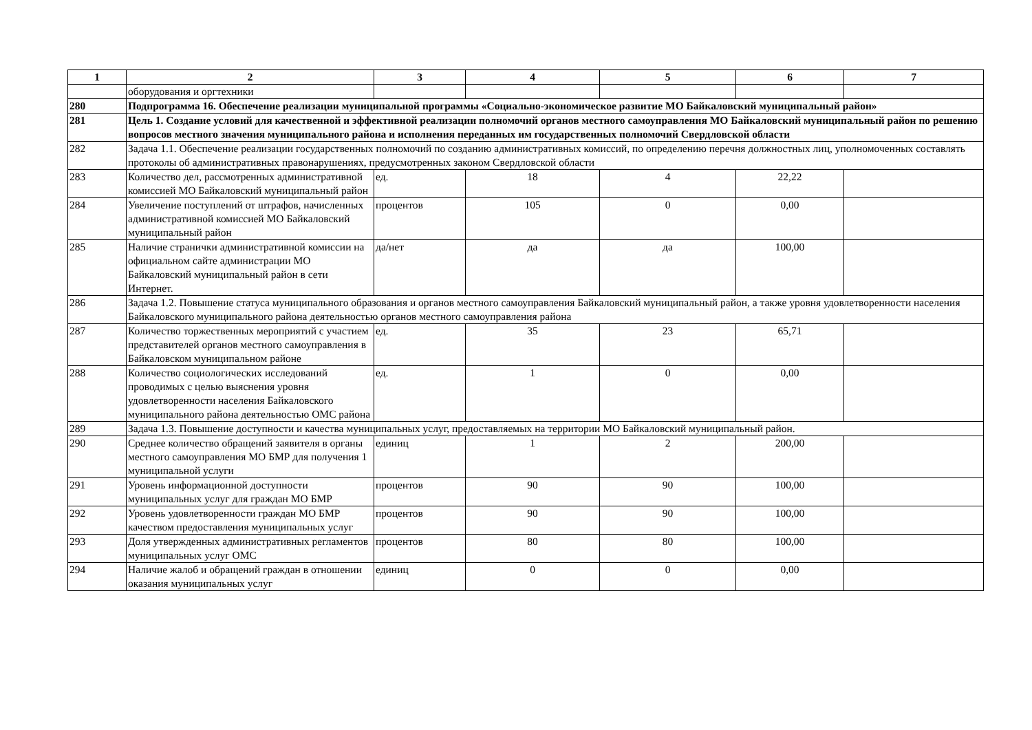| 1 | 2 | 3 | 4 | 5 | 6 | 7 |
| --- | --- | --- | --- | --- | --- | --- |
| | оборудования и оргтехники | | | | | |
| 280 | Подпрограмма 16. Обеспечение реализации муниципальной программы «Социально-экономическое развитие МО Байкаловский муниципальный район» | | | | | |
| 281 | Цель 1. Создание условий для качественной и эффективной реализации полномочий органов местного самоуправления МО Байкаловский муниципальный район по решению вопросов местного значения муниципального района и исполнения переданных им государственных полномочий Свердловской области | | | | | |
| 282 | Задача 1.1. Обеспечение реализации государственных полномочий по созданию административных комиссий, по определению перечня должностных лиц, уполномоченных составлять протоколы об административных правонарушениях, предусмотренных законом Свердловской области | | | | | |
| 283 | Количество дел, рассмотренных административной комиссией МО Байкаловский муниципальный район | ед. | 18 | 4 | 22,22 | |
| 284 | Увеличение поступлений от штрафов, начисленных административной комиссией МО Байкаловский муниципальный район | процентов | 105 | 0 | 0,00 | |
| 285 | Наличие странички административной комиссии на официальном сайте администрации МО Байкаловский муниципальный район в сети Интернет. | да/нет | да | да | 100,00 | |
| 286 | Задача 1.2. Повышение статуса муниципального образования и органов местного самоуправления Байкаловский муниципальный район, а также уровня удовлетворенности населения Байкаловского муниципального района деятельностью органов местного самоуправления района | | | | | |
| 287 | Количество торжественных мероприятий с участием представителей органов местного самоуправления в Байкаловском муниципальном районе | ед. | 35 | 23 | 65,71 | |
| 288 | Количество социологических исследований проводимых с целью выяснения уровня удовлетворенности населения Байкаловского муниципального района деятельностью ОМС района | ед. | 1 | 0 | 0,00 | |
| 289 | Задача 1.3. Повышение доступности и качества муниципальных услуг, предоставляемых на территории МО Байкаловский муниципальный район. | | | | | |
| 290 | Среднее количество обращений заявителя в органы местного самоуправления МО БМР для получения 1 муниципальной услуги | единиц | 1 | 2 | 200,00 | |
| 291 | Уровень информационной доступности муниципальных услуг для граждан МО БМР | процентов | 90 | 90 | 100,00 | |
| 292 | Уровень удовлетворенности граждан МО БМР качеством предоставления муниципальных услуг | процентов | 90 | 90 | 100,00 | |
| 293 | Доля утвержденных административных регламентов муниципальных услуг ОМС | процентов | 80 | 80 | 100,00 | |
| 294 | Наличие жалоб и обращений граждан в отношении оказания муниципальных услуг | единиц | 0 | 0 | 0,00 | |